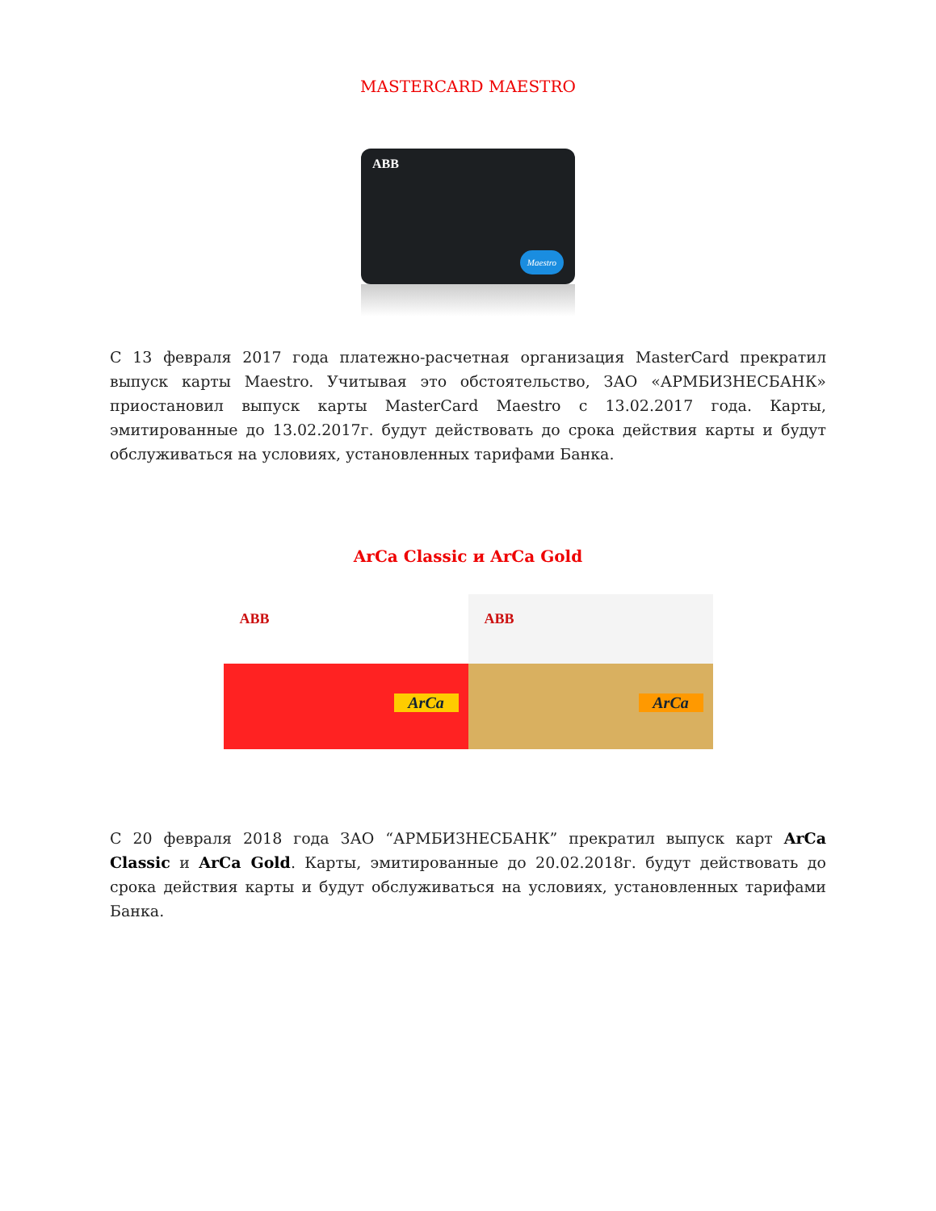MASTERCARD MAESTRO
ABB
Maestro
С 13 февраля 2017 года платежно-расчетная организация MasterCard прекратил выпуск карты Maestro. Учитывая это обстоятельство, ЗАО «АРМБИЗНЕСБАНК» приостановил выпуск карты MasterCard Maestro с 13.02.2017 года. Карты, эмитированные до 13.02.2017г. будут действовать до срока действия карты и будут обслуживаться на условиях, установленных тарифами Банка.
ArCa Classic и ArCa Gold
ABB
ArCa
ABB
ArCa
С 20 февраля 2018 года ЗАО “АРМБИЗНЕСБАНК” прекратил выпуск карт ArCa Classic и ArCa Gold. Карты, эмитированные до 20.02.2018г. будут действовать до срока действия карты и будут обслуживаться на условиях, установленных тарифами Банка.